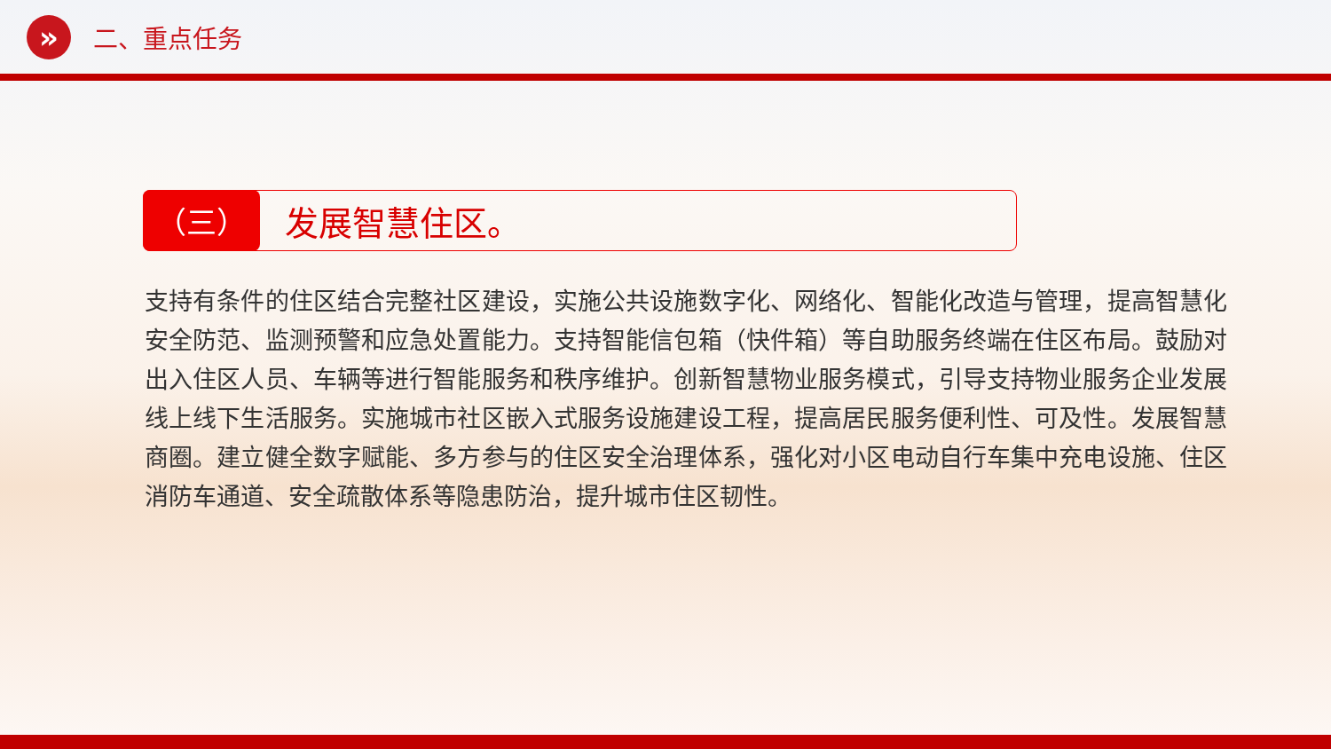»
二、重点任务
（三）
发展智慧住区。
支持有条件的住区结合完整社区建设，实施公共设施数字化、网络化、智能化改造与管理，提高智慧化安全防范、监测预警和应急处置能力。支持智能信包箱（快件箱）等自助服务终端在住区布局。鼓励对出入住区人员、车辆等进行智能服务和秩序维护。创新智慧物业服务模式，引导支持物业服务企业发展线上线下生活服务。实施城市社区嵌入式服务设施建设工程，提高居民服务便利性、可及性。发展智慧商圈。建立健全数字赋能、多方参与的住区安全治理体系，强化对小区电动自行车集中充电设施、住区消防车通道、安全疏散体系等隐患防治，提升城市住区韧性。